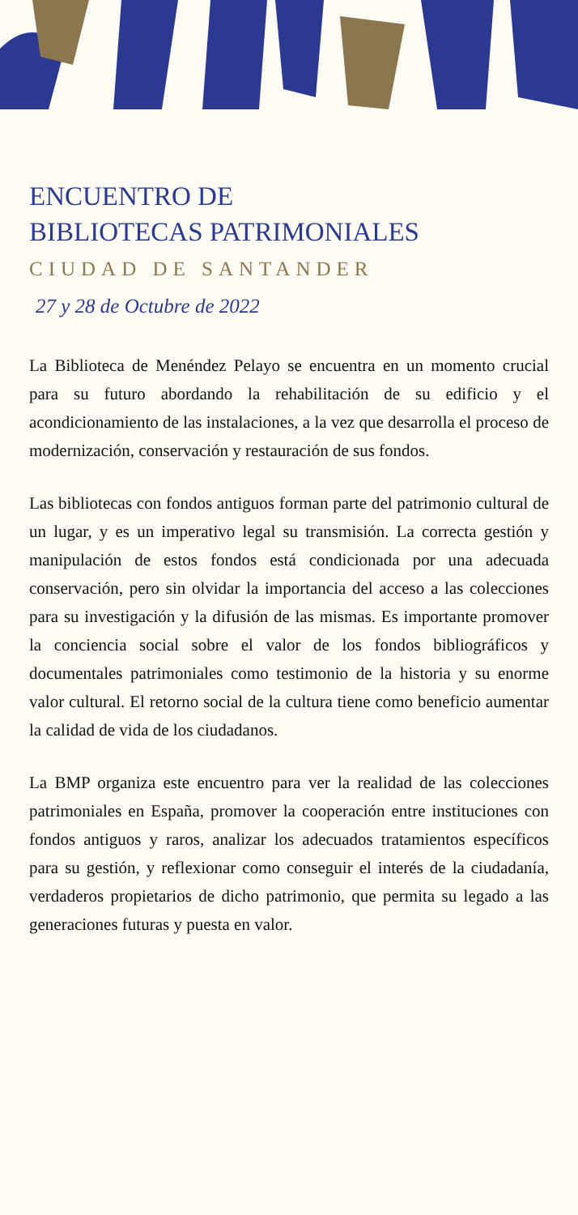ENCUENTRO DE
BIBLIOTECAS PATRIMONIALES
CIUDAD DE SANTANDER
27 y 28 de Octubre de 2022
La Biblioteca de Menéndez Pelayo se encuentra en un momento crucial para su futuro abordando la rehabilitación de su edificio y el acondicionamiento de las instalaciones, a la vez que desarrolla el proceso de modernización, conservación y restauración de sus fondos.
Las bibliotecas con fondos antiguos forman parte del patrimonio cultural de un lugar, y es un imperativo legal su transmisión. La correcta gestión y manipulación de estos fondos está condicionada por una adecuada conservación, pero sin olvidar la importancia del acceso a las colecciones para su investigación y la difusión de las mismas. Es importante promover la conciencia social sobre el valor de los fondos bibliográficos y documentales patrimoniales como testimonio de la historia y su enorme valor cultural. El retorno social de la cultura tiene como beneficio aumentar la calidad de vida de los ciudadanos.
La BMP organiza este encuentro para ver la realidad de las colecciones patrimoniales en España, promover la cooperación entre instituciones con fondos antiguos y raros, analizar los adecuados tratamientos específicos para su gestión, y reflexionar como conseguir el interés de la ciudadanía, verdaderos propietarios de dicho patrimonio, que permita su legado a las generaciones futuras y puesta en valor.